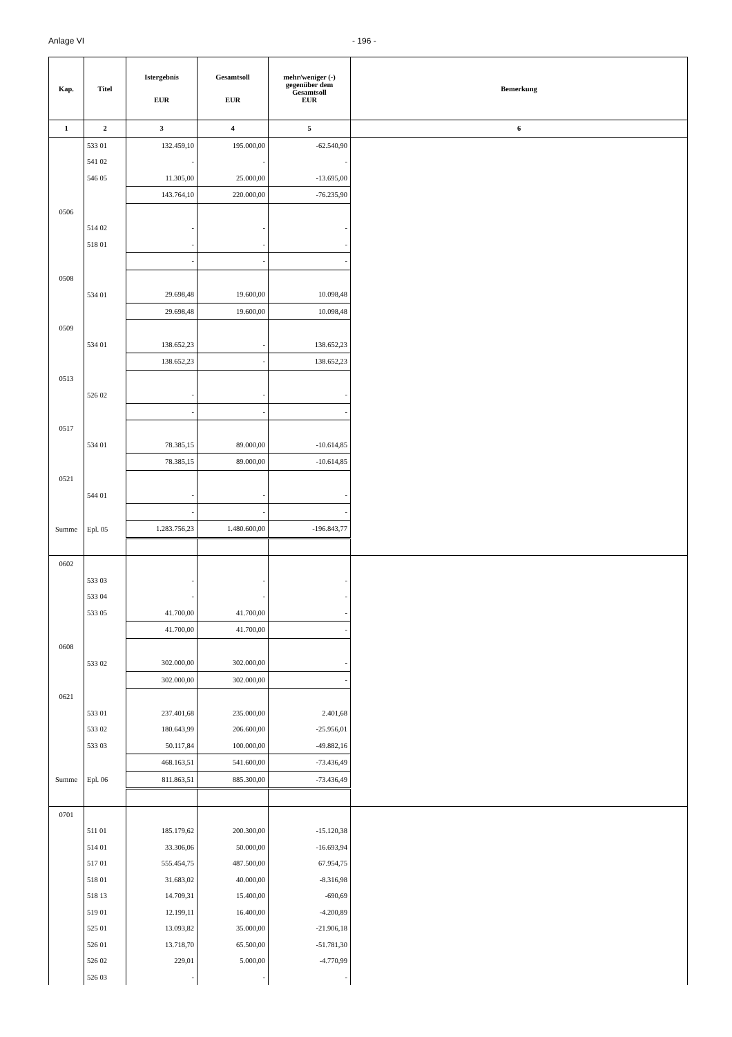Anlage VI - 196 -
| Kap. | Titel | Istergebnis EUR | Gesamtsoll EUR | mehr/weniger (-) gegenüber dem Gesamtsoll EUR | Bemerkung |
| --- | --- | --- | --- | --- | --- |
| 1 | 2 | 3 | 4 | 5 | 6 |
| | 533 01 | 132.459,10 | 195.000,00 | -62.540,90 | |
| | 541 02 | - | - | - | |
| | 546 05 | 11.305,00 | 25.000,00 | -13.695,00 | |
| | | 143.764,10 | 220.000,00 | -76.235,90 | |
| 0506 | | | | | |
| | 514 02 | - | - | - | |
| | 518 01 | - | - | - | |
| | | - | - | - | |
| 0508 | | | | | |
| | 534 01 | 29.698,48 | 19.600,00 | 10.098,48 | |
| | | 29.698,48 | 19.600,00 | 10.098,48 | |
| 0509 | | | | | |
| | 534 01 | 138.652,23 | - | 138.652,23 | |
| | | 138.652,23 | - | 138.652,23 | |
| 0513 | | | | | |
| | 526 02 | - | - | - | |
| | | - | - | - | |
| 0517 | | | | | |
| | 534 01 | 78.385,15 | 89.000,00 | -10.614,85 | |
| | | 78.385,15 | 89.000,00 | -10.614,85 | |
| 0521 | | | | | |
| | 544 01 | - | - | - | |
| | | - | - | - | |
| Summe | Epl. 05 | 1.283.756,23 | 1.480.600,00 | -196.843,77 | |
| 0602 | | | | | |
| | 533 03 | - | - | - | |
| | 533 04 | - | - | - | |
| | 533 05 | 41.700,00 | 41.700,00 | - | |
| | | 41.700,00 | 41.700,00 | - | |
| 0608 | | | | | |
| | 533 02 | 302.000,00 | 302.000,00 | - | |
| | | 302.000,00 | 302.000,00 | - | |
| 0621 | | | | | |
| | 533 01 | 237.401,68 | 235.000,00 | 2.401,68 | |
| | 533 02 | 180.643,99 | 206.600,00 | -25.956,01 | |
| | 533 03 | 50.117,84 | 100.000,00 | -49.882,16 | |
| | | 468.163,51 | 541.600,00 | -73.436,49 | |
| Summe | Epl. 06 | 811.863,51 | 885.300,00 | -73.436,49 | |
| 0701 | | | | | |
| | 511 01 | 185.179,62 | 200.300,00 | -15.120,38 | |
| | 514 01 | 33.306,06 | 50.000,00 | -16.693,94 | |
| | 517 01 | 555.454,75 | 487.500,00 | 67.954,75 | |
| | 518 01 | 31.683,02 | 40.000,00 | -8.316,98 | |
| | 518 13 | 14.709,31 | 15.400,00 | -690,69 | |
| | 519 01 | 12.199,11 | 16.400,00 | -4.200,89 | |
| | 525 01 | 13.093,82 | 35.000,00 | -21.906,18 | |
| | 526 01 | 13.718,70 | 65.500,00 | -51.781,30 | |
| | 526 02 | 229,01 | 5.000,00 | -4.770,99 | |
| | 526 03 | - | - | - | |